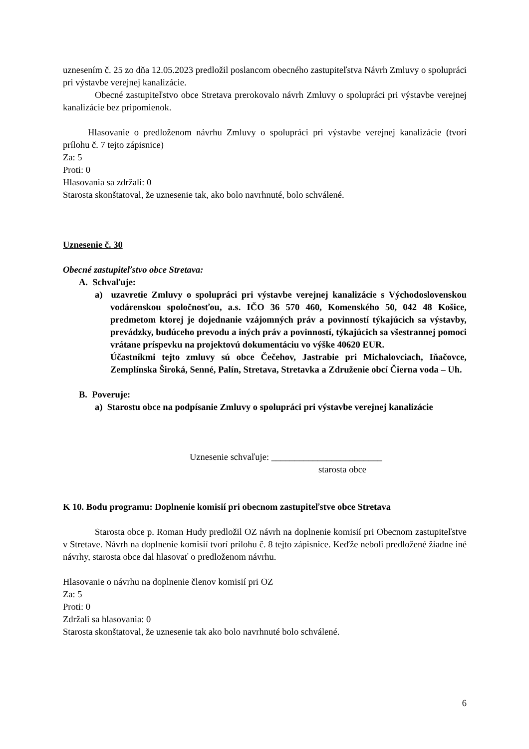uznesením č. 25 zo dňa 12.05.2023 predložil poslancom obecného zastupiteľstva Návrh Zmluvy o spolupráci pri výstavbe verejnej kanalizácie.
Obecné zastupiteľstvo obce Stretava prerokovalo návrh Zmluvy o spolupráci pri výstavbe verejnej kanalizácie bez pripomienok.
Hlasovanie o predloženom návrhu Zmluvy o spolupráci pri výstavbe verejnej kanalizácie (tvorí prílohu č. 7 tejto zápisnice)
Za: 5
Proti: 0
Hlasovania sa zdržali: 0
Starosta skonštatoval, že uznesenie tak, ako bolo navrhnuté, bolo schválené.
Uznesenie č. 30
Obecné zastupiteľstvo obce Stretava:
A. Schvaľuje:
a) uzavretie Zmluvy o spolupráci pri výstavbe verejnej kanalizácie s Východoslovenskou vodárenskou spoločnosťou, a.s. IČO 36 570 460, Komenského 50, 042 48 Košice, predmetom ktorej je dojednanie vzájomných práv a povinností týkajúcich sa výstavby, prevádzky, budúceho prevodu a iných práv a povinností, týkajúcich sa všestrannej pomoci vrátane príspevku na projektovú dokumentáciu vo výške 40620 EUR.
Účastníkmi tejto zmluvy sú obce Čečehov, Jastrabie pri Michalovciach, Iňačovce, Zemplínska Široká, Senné, Palín, Stretava, Stretavka a Združenie obcí Čierna voda – Uh.
B. Poveruje:
a) Starostu obce na podpísanie Zmluvy o spolupráci pri výstavbe verejnej kanalizácie
Uznesenie schvaľuje: ________________________
starosta obce
K 10. Bodu programu: Doplnenie komisií pri obecnom zastupiteľstve obce Stretava
Starosta obce p. Roman Hudy predložil OZ návrh na doplnenie komisií pri Obecnom zastupiteľstve v Stretave. Návrh na doplnenie komisií tvorí prílohu č. 8 tejto zápisnice. Keďže neboli predložené žiadne iné návrhy, starosta obce dal hlasovať o predloženom návrhu.
Hlasovanie o návrhu na doplnenie členov komisií pri OZ
Za: 5
Proti: 0
Zdržali sa hlasovania: 0
Starosta skonštatoval, že uznesenie tak ako bolo navrhnuté bolo schválené.
6